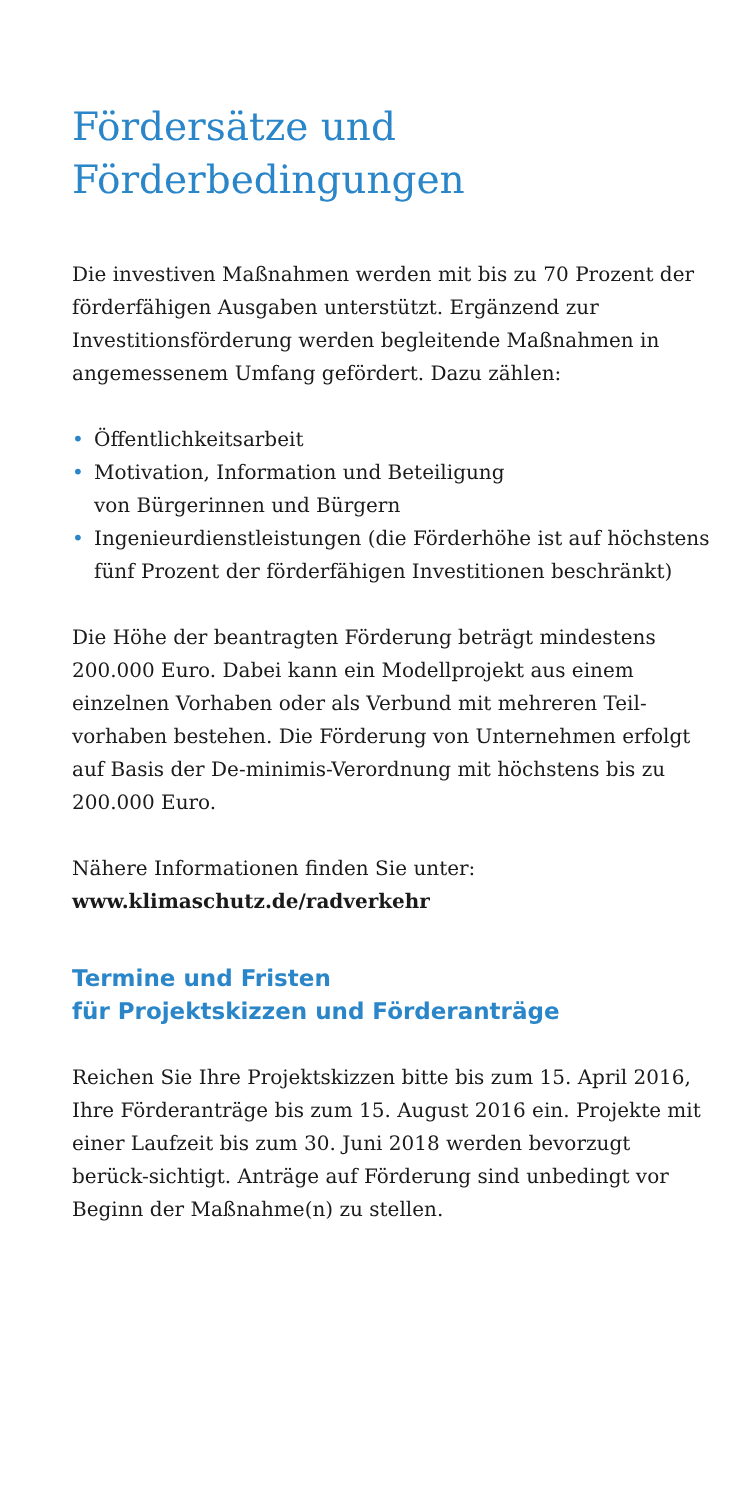Fördersätze und
Förderbedingungen
Die investiven Maßnahmen werden mit bis zu 70 Prozent der förderfähigen Ausgaben unterstützt. Ergänzend zur Investitionsförderung werden begleitende Maßnahmen in angemessenem Umfang gefördert. Dazu zählen:
• Öffentlichkeitsarbeit
• Motivation, Information und Beteiligung
von Bürgerinnen und Bürgern
• Ingenieurdienstleistungen (die Förderhöhe ist auf höchstens fünf Prozent der förderfähigen Investitionen beschränkt)
Die Höhe der beantragten Förderung beträgt mindestens 200.000 Euro. Dabei kann ein Modellprojekt aus einem einzelnen Vorhaben oder als Verbund mit mehreren Teil-vorhaben bestehen. Die Förderung von Unternehmen erfolgt auf Basis der De-minimis-Verordnung mit höchstens bis zu 200.000 Euro.
Nähere Informationen finden Sie unter:
www.klimaschutz.de/radverkehr
Termine und Fristen
für Projektskizzen und Förderanträge
Reichen Sie Ihre Projektskizzen bitte bis zum 15. April 2016, Ihre Förderanträge bis zum 15. August 2016 ein. Projekte mit einer Laufzeit bis zum 30. Juni 2018 werden bevorzugt berück-sichtigt. Anträge auf Förderung sind unbedingt vor Beginn der Maßnahme(n) zu stellen.